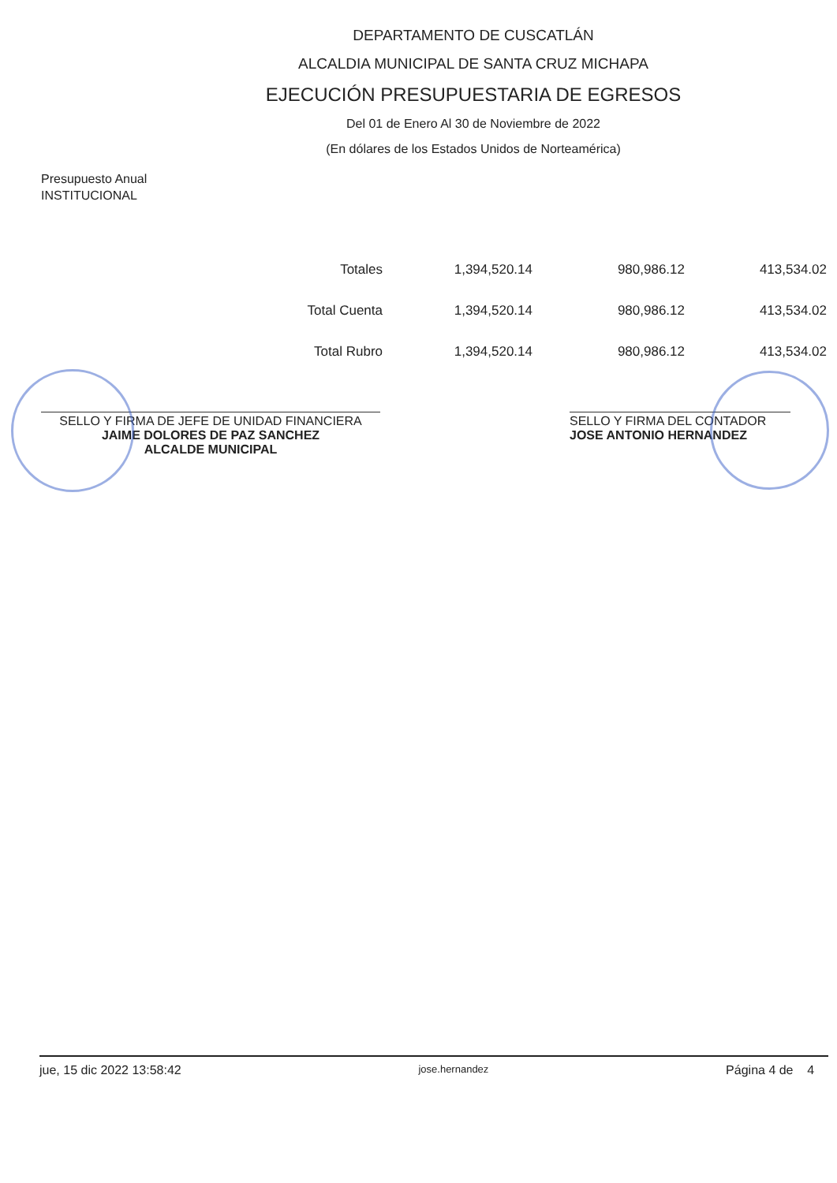DEPARTAMENTO DE CUSCATLÁN
ALCALDIA MUNICIPAL DE SANTA CRUZ MICHAPA
EJECUCIÓN PRESUPUESTARIA DE EGRESOS
Del 01 de Enero Al 30 de Noviembre de 2022
(En dólares de los Estados Unidos de Norteamérica)
Presupuesto Anual
INSTITUCIONAL
| Totales | 1,394,520.14 | 980,986.12 | 413,534.02 |
| Total Cuenta | 1,394,520.14 | 980,986.12 | 413,534.02 |
| Total Rubro | 1,394,520.14 | 980,986.12 | 413,534.02 |
SELLO Y FIRMA DE JEFE DE UNIDAD FINANCIERA
JAIME DOLORES DE PAZ SANCHEZ
ALCALDE MUNICIPAL
SELLO Y FIRMA DEL CONTADOR
JOSE ANTONIO HERNANDEZ
jue, 15 dic 2022 13:58:42 jose.hernandez Página 4 de 4